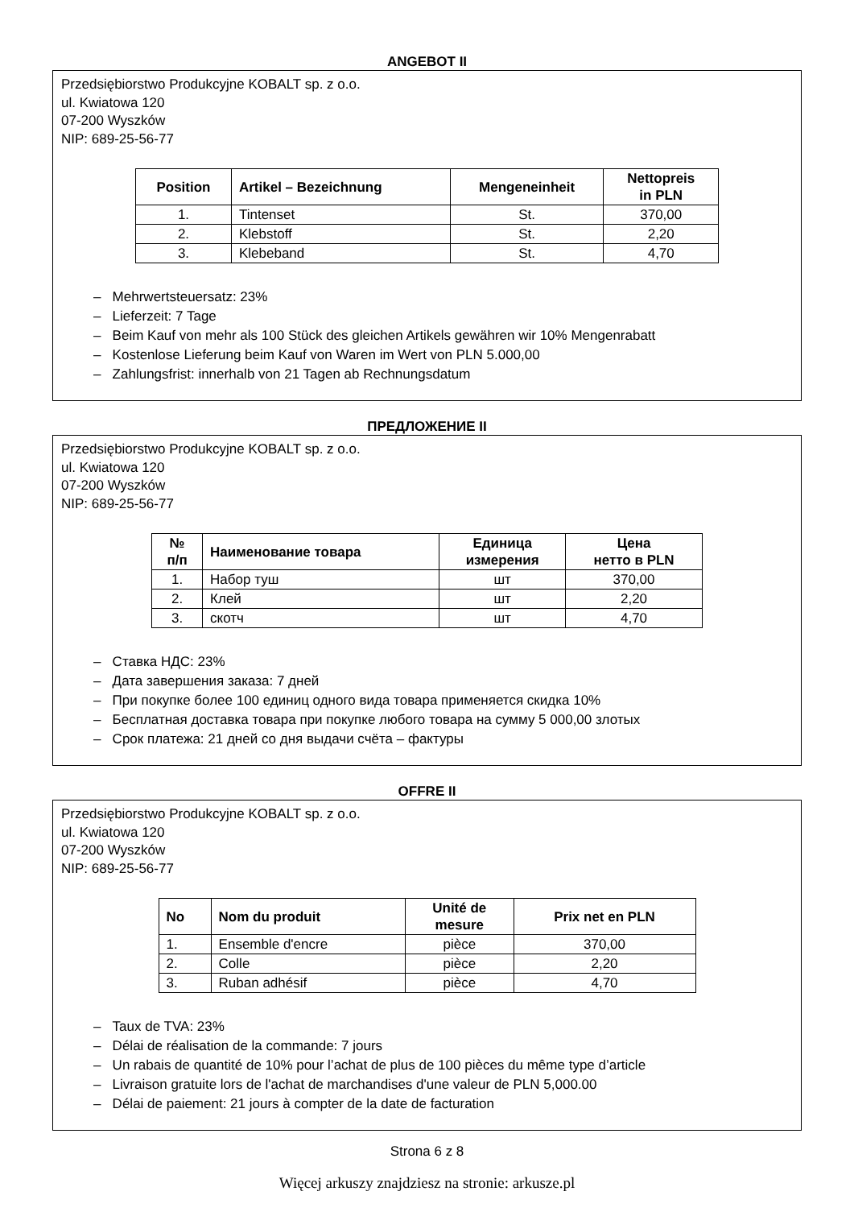ANGEBOT II
Przedsiębiorstwo Produkcyjne KOBALT sp. z o.o.
ul. Kwiatowa 120
07-200 Wyszków
NIP: 689-25-56-77
| Position | Artikel – Bezeichnung | Mengeneinheit | Nettopreis in PLN |
| --- | --- | --- | --- |
| 1. | Tintenset | St. | 370,00 |
| 2. | Klebstoff | St. | 2,20 |
| 3. | Klebeband | St. | 4,70 |
– Mehrwertsteuersatz: 23%
– Lieferzeit: 7 Tage
– Beim Kauf von mehr als 100 Stück des gleichen Artikels gewähren wir 10% Mengenrabatt
– Kostenlose Lieferung beim Kauf von Waren im Wert von PLN 5.000,00
– Zahlungsfrist: innerhalb von 21 Tagen ab Rechnungsdatum
ПРЕДЛОЖЕНИЕ II
Przedsiębiorstwo Produkcyjne KOBALT sp. z o.o.
ul. Kwiatowa 120
07-200 Wyszków
NIP: 689-25-56-77
| № п/п | Наименование товара | Единица измерения | Цена нетто в PLN |
| --- | --- | --- | --- |
| 1. | Набор туш | шт | 370,00 |
| 2. | Клей | шт | 2,20 |
| 3. | скотч | шт | 4,70 |
– Ставка НДС: 23%
– Дата завершения заказа: 7 дней
– При покупке более 100 единиц одного вида товара применяется скидка 10%
– Бесплатная доставка товара при покупке любого товара на сумму 5 000,00 злотых
– Срок платежа: 21 дней со дня выдачи счёта – фактуры
OFFRE II
Przedsiębiorstwo Produkcyjne KOBALT sp. z o.o.
ul. Kwiatowa 120
07-200 Wyszków
NIP: 689-25-56-77
| No | Nom du produit | Unité de mesure | Prix net en PLN |
| --- | --- | --- | --- |
| 1. | Ensemble d'encre | pièce | 370,00 |
| 2. | Colle | pièce | 2,20 |
| 3. | Ruban adhésif | pièce | 4,70 |
– Taux de TVA: 23%
– Délai de réalisation de la commande: 7 jours
– Un rabais de quantité de 10% pour l’achat de plus de 100 pièces du même type d’article
– Livraison gratuite lors de l'achat de marchandises d'une valeur de PLN 5,000.00
– Délai de paiement: 21 jours à compter de la date de facturation
Strona 6 z 8
Więcej arkuszy znajdziesz na stronie: arkusze.pl